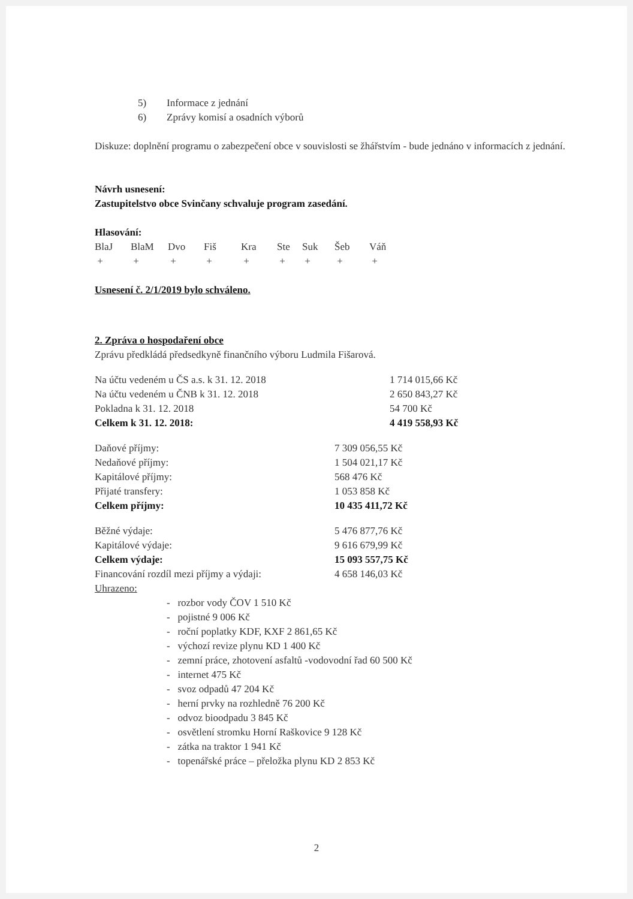| 5) | Informace z jednání |
| 6) | Zprávy komisí a osadních výborů |
Diskuze: doplnění programu o zabezpečení obce v souvislosti se žhářstvím - bude jednáno v informacích z jednání.
Návrh usnesení:
Zastupitelstvo obce Svinčany schvaluje program zasedání.
Hlasování:
| BlaJ | BlaM | Dvo | Fiš | Kra | Ste | Suk | Šeb | Váň |
| + | + | + | + | + | + | + | + | + |
Usnesení č. 2/1/2019 bylo schváleno.
2. Zpráva o hospodaření obce
Zprávu předkládá předsedkyně finančního výboru Ludmila Fišarová.
| Na účtu vedeném u ČS a.s. k 31. 12. 2018 | 1 714 015,66 Kč |
| Na účtu vedeném u ČNB k 31. 12. 2018 | 2 650 843,27 Kč |
| Pokladna k 31. 12. 2018 | 54 700 Kč |
| Celkem k 31. 12. 2018: | 4 419 558,93 Kč |
| Daňové příjmy: | 7 309 056,55 Kč |
| Nedaňové příjmy: | 1 504 021,17 Kč |
| Kapitálové příjmy: | 568 476 Kč |
| Přijaté transfery: | 1 053 858 Kč |
| Celkem příjmy: | 10 435 411,72 Kč |
| Běžné výdaje: | 5 476 877,76 Kč |
| Kapitálové výdaje: | 9 616 679,99 Kč |
| Celkem výdaje: | 15 093 557,75 Kč |
| Financování rozdíl mezi příjmy a výdaji: | 4 658 146,03 Kč |
Uhrazeno:
- rozbor vody ČOV 1 510 Kč
- pojistné 9 006 Kč
- roční poplatky KDF, KXF 2 861,65 Kč
- výchozí revize plynu KD 1 400 Kč
- zemní práce, zhotovení asfaltů -vodovodní řad 60 500 Kč
- internet 475 Kč
- svoz odpadů 47 204 Kč
- herní prvky na rozhledně 76 200 Kč
- odvoz bioodpadu 3 845 Kč
- osvětlení stromku Horní Raškovice 9 128 Kč
- zátka na traktor 1 941 Kč
- topenářské práce – přeložka plynu KD 2 853 Kč
2